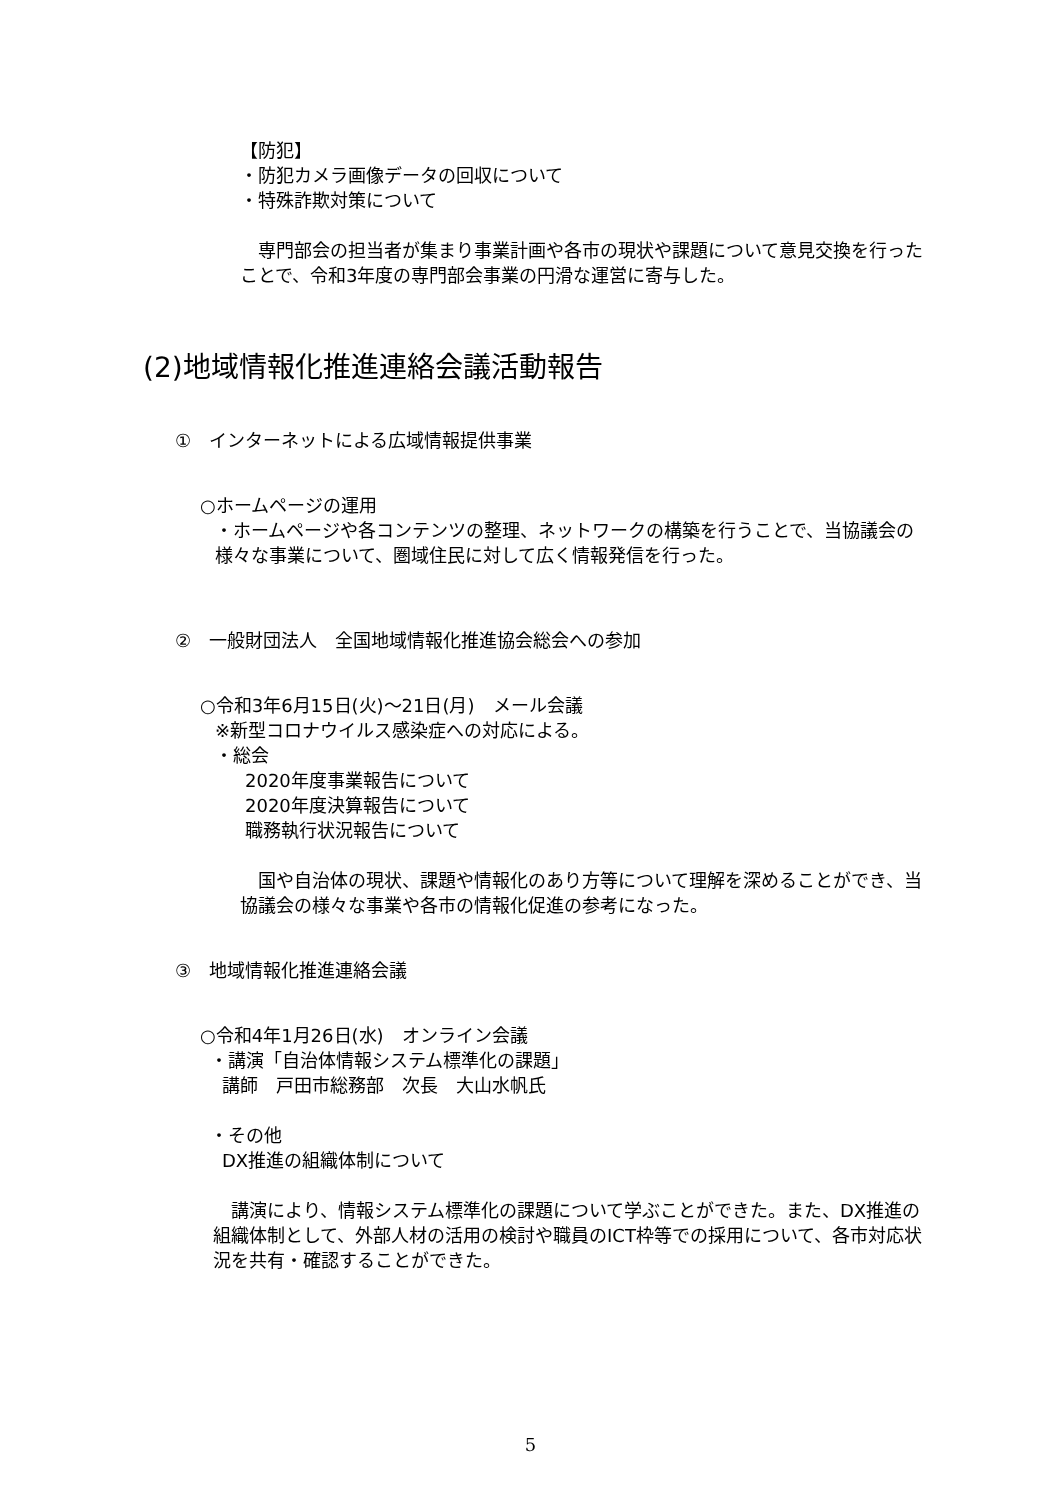【防犯】
・防犯カメラ画像データの回収について
・特殊詐欺対策について
　専門部会の担当者が集まり事業計画や各市の現状や課題について意見交換を行ったことで、令和3年度の専門部会事業の円滑な運営に寄与した。
(2)地域情報化推進連絡会議活動報告
①　インターネットによる広域情報提供事業
○ホームページの運用
・ホームページや各コンテンツの整理、ネットワークの構築を行うことで、当協議会の様々な事業について、圏域住民に対して広く情報発信を行った。
②　一般財団法人　全国地域情報化推進協会総会への参加
○令和3年6月15日(火)～21日(月)　メール会議
※新型コロナウイルス感染症への対応による。
・総会
2020年度事業報告について
2020年度決算報告について
職務執行状況報告について
　国や自治体の現状、課題や情報化のあり方等について理解を深めることができ、当協議会の様々な事業や各市の情報化促進の参考になった。
③　地域情報化推進連絡会議
○令和4年1月26日(水)　オンライン会議
・講演「自治体情報システム標準化の課題」
講師　戸田市総務部　次長　大山水帆氏
・その他
DX推進の組織体制について
　講演により、情報システム標準化の課題について学ぶことができた。また、DX推進の組織体制として、外部人材の活用の検討や職員のICT枠等での採用について、各市対応状況を共有・確認することができた。
5